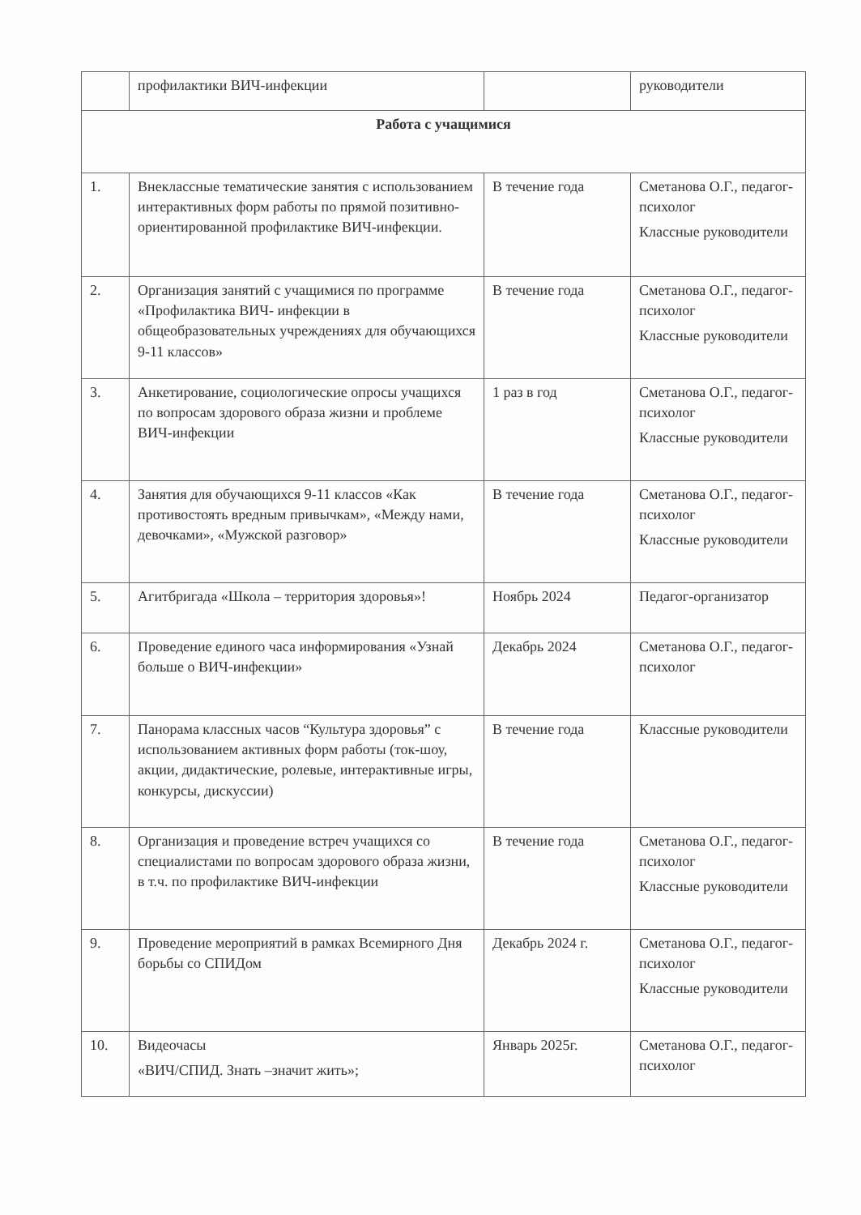| | профилактики ВИЧ-инфекции | | руководители |
| Работа с учащимися | | | |
| 1. | Внеклассные тематические занятия с использованием интерактивных форм работы по прямой позитивно-ориентированной профилактике ВИЧ-инфекции. | В течение года | Сметанова О.Г., педагог-психолог Классные руководители |
| 2. | Организация занятий с учащимися по программе «Профилактика ВИЧ- инфекции в общеобразовательных учреждениях для обучающихся 9-11 классов» | В течение года | Сметанова О.Г., педагог-психолог Классные руководители |
| 3. | Анкетирование, социологические опросы учащихся по вопросам здорового образа жизни и проблеме ВИЧ-инфекции | 1 раз в год | Сметанова О.Г., педагог-психолог Классные руководители |
| 4. | Занятия для обучающихся 9-11 классов «Как противостоять вредным привычкам», «Между нами, девочками», «Мужской разговор» | В течение года | Сметанова О.Г., педагог-психолог Классные руководители |
| 5. | Агитбригада «Школа – территория здоровья»! | Ноябрь 2024 | Педагог-организатор |
| 6. | Проведение единого часа информирования «Узнай больше о ВИЧ-инфекции» | Декабрь 2024 | Сметанова О.Г., педагог-психолог |
| 7. | Панорама классных часов “Культура здоровья” с использованием активных форм работы (ток-шоу, акции, дидактические, ролевые, интерактивные игры, конкурсы, дискуссии) | В течение года | Классные руководители |
| 8. | Организация и проведение встреч учащихся со специалистами по вопросам здорового образа жизни, в т.ч. по профилактике ВИЧ-инфекции | В течение года | Сметанова О.Г., педагог-психолог Классные руководители |
| 9. | Проведение мероприятий в рамках Всемирного Дня борьбы со СПИДом | Декабрь 2024 г. | Сметанова О.Г., педагог-психолог Классные руководители |
| 10. | Видеочасы «ВИЧ/СПИД. Знать –значит жить»; | Январь 2025г. | Сметанова О.Г., педагог-психолог |